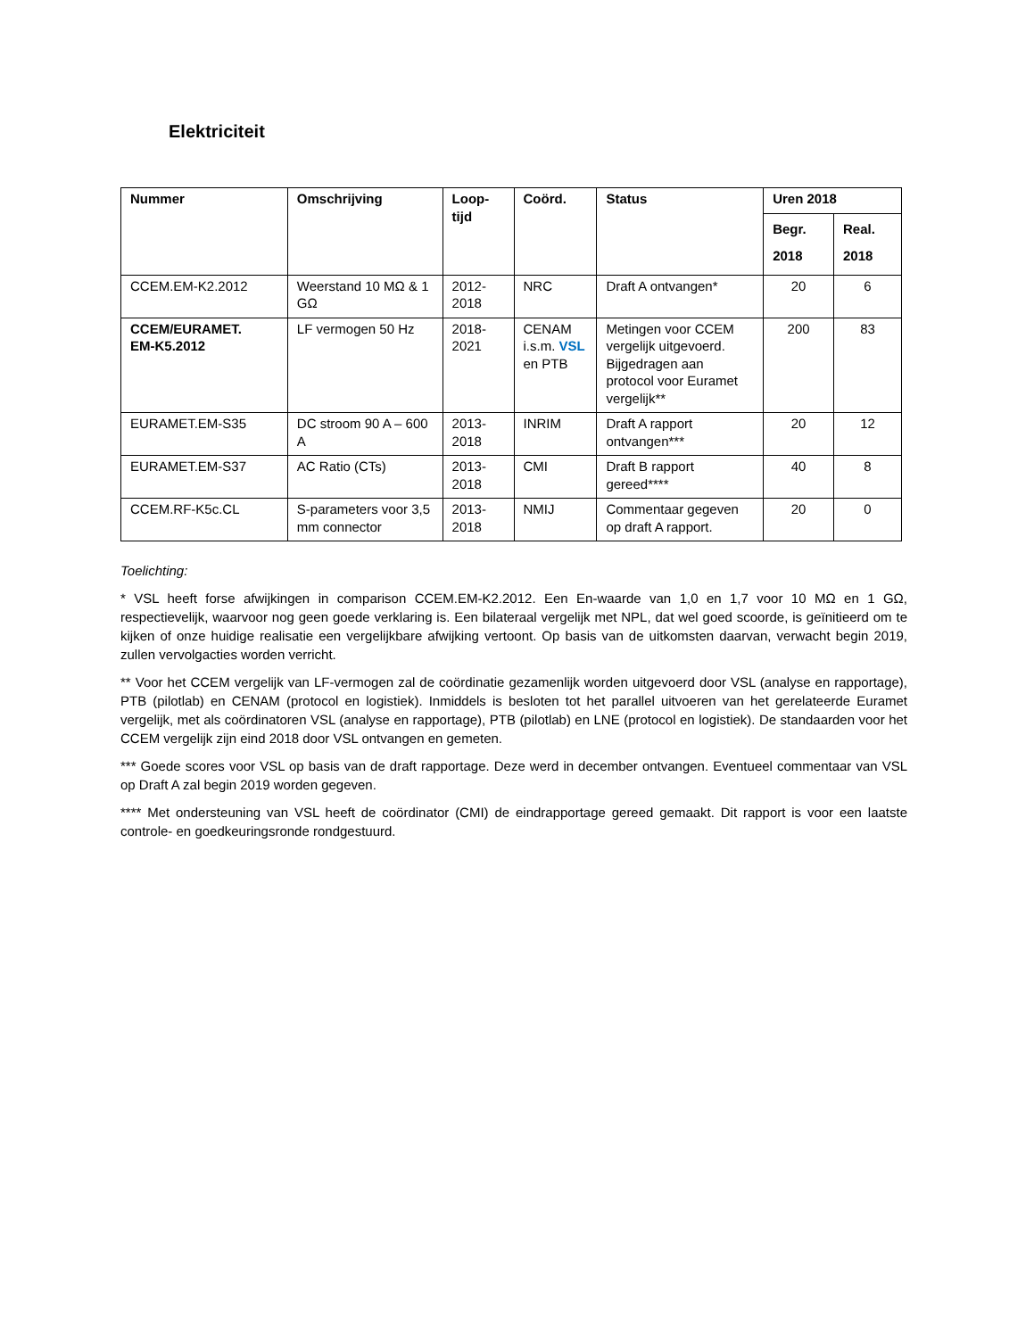Elektriciteit
| Nummer | Omschrijving | Loop- tijd | Coörd. | Status | Uren 2018 | |
| --- | --- | --- | --- | --- | --- | --- |
| | | | | | Begr. 2018 | Real. 2018 |
| CCEM.EM-K2.2012 | Weerstand 10 MΩ & 1 GΩ | 2012- 2018 | NRC | Draft A ontvangen* | 20 | 6 |
| CCEM/EURAMET. EM-K5.2012 | LF vermogen 50 Hz | 2018- 2021 | CENAM i.s.m. VSL en PTB | Metingen voor CCEM vergelijk uitgevoerd. Bijgedragen aan protocol voor Euramet vergelijk** | 200 | 83 |
| EURAMET.EM-S35 | DC stroom 90 A – 600 A | 2013- 2018 | INRIM | Draft A rapport ontvangen*** | 20 | 12 |
| EURAMET.EM-S37 | AC Ratio (CTs) | 2013- 2018 | CMI | Draft B rapport gereed**** | 40 | 8 |
| CCEM.RF-K5c.CL | S-parameters voor 3,5 mm connector | 2013- 2018 | NMIJ | Commentaar gegeven op draft A rapport. | 20 | 0 |
Toelichting:
* VSL heeft forse afwijkingen in comparison CCEM.EM-K2.2012. Een En-waarde van 1,0 en 1,7 voor 10 MΩ en 1 GΩ, respectievelijk, waarvoor nog geen goede verklaring is. Een bilateraal vergelijk met NPL, dat wel goed scoorde, is geïnitieerd om te kijken of onze huidige realisatie een vergelijkbare afwijking vertoont. Op basis van de uitkomsten daarvan, verwacht begin 2019, zullen vervolgacties worden verricht.
** Voor het CCEM vergelijk van LF-vermogen zal de coördinatie gezamenlijk worden uitgevoerd door VSL (analyse en rapportage), PTB (pilotlab) en CENAM (protocol en logistiek). Inmiddels is besloten tot het parallel uitvoeren van het gerelateerde Euramet vergelijk, met als coördinatoren VSL (analyse en rapportage), PTB (pilotlab) en LNE (protocol en logistiek). De standaarden voor het CCEM vergelijk zijn eind 2018 door VSL ontvangen en gemeten.
*** Goede scores voor VSL op basis van de draft rapportage. Deze werd in december ontvangen. Eventueel commentaar van VSL op Draft A zal begin 2019 worden gegeven.
**** Met ondersteuning van VSL heeft de coördinator (CMI) de eindrapportage gereed gemaakt. Dit rapport is voor een laatste controle- en goedkeuringsronde rondgestuurd.